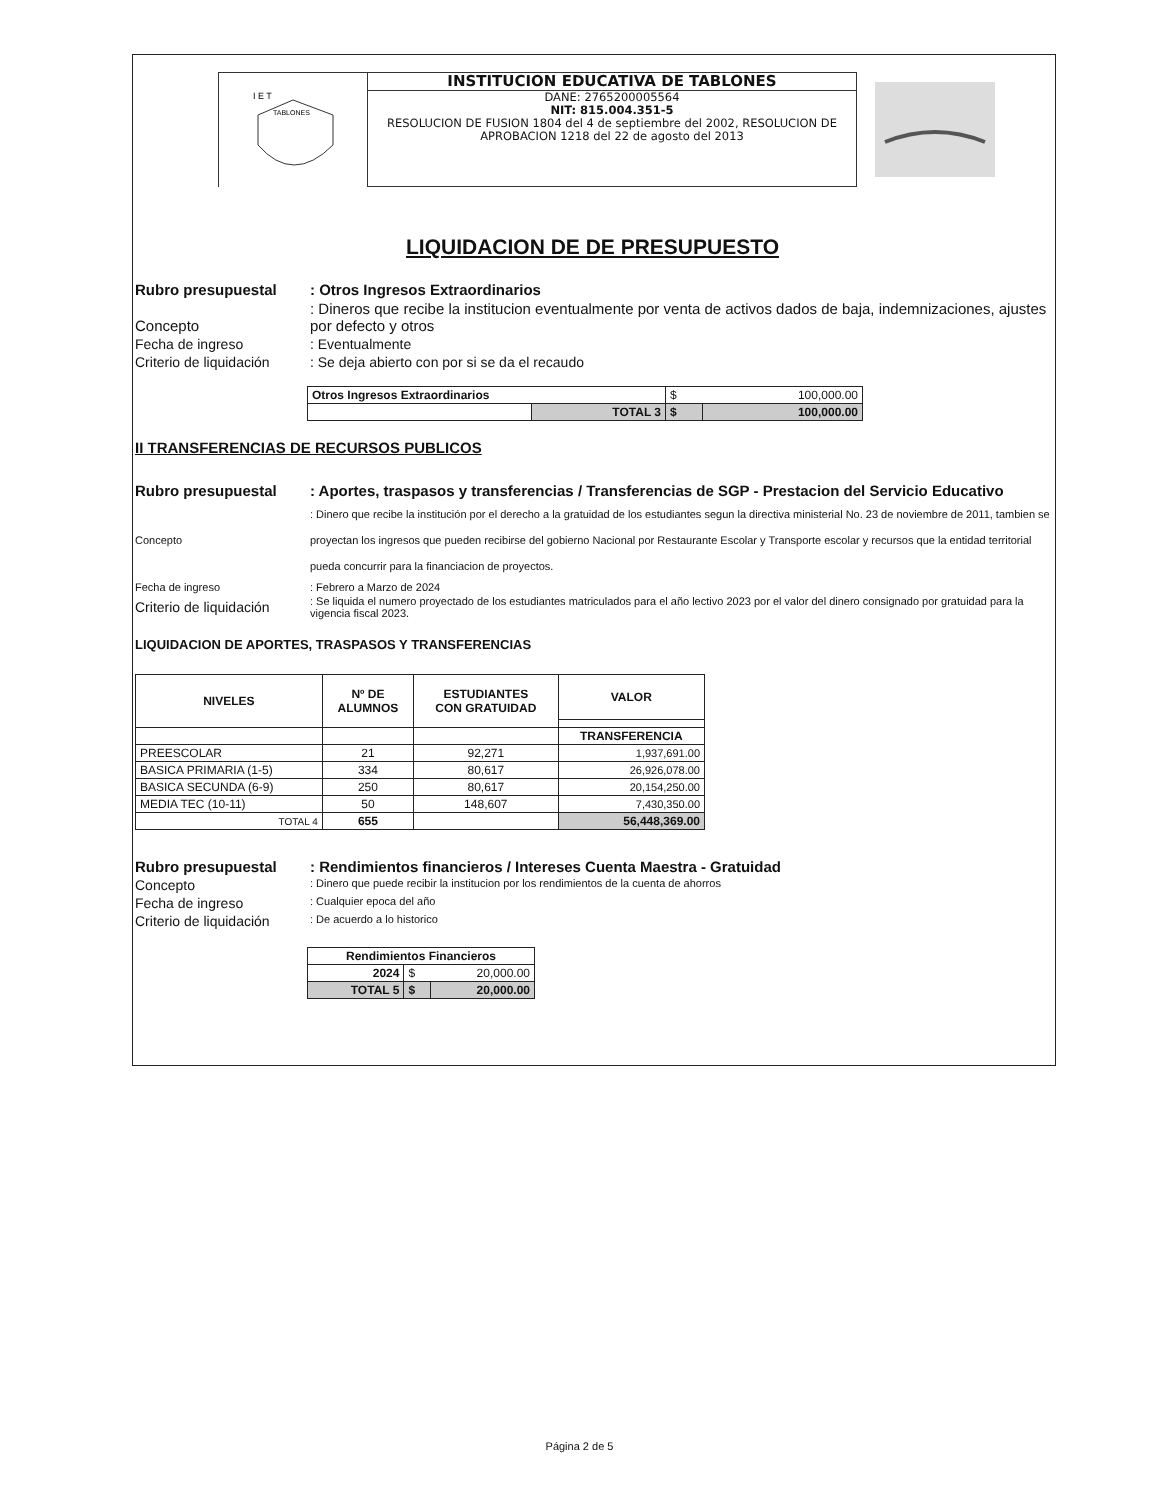I E T
TABLONES
INSTITUCION EDUCATIVA DE TABLONES
DANE: 2765200005564
NIT: 815.004.351-5
RESOLUCION DE FUSION 1804 del 4 de septiembre del 2002, RESOLUCION DE APROBACION 1218 del 22 de agosto del 2013
LIQUIDACION DE DE PRESUPUESTO
Rubro presupuestal : Otros Ingresos Extraordinarios
Concepto : Dineros que recibe la institucion eventualmente por venta de activos dados de baja, indemnizaciones, ajustes por defecto y otros
Fecha de ingreso : Eventualmente
Criterio de liquidación
: Se deja abierto con por si se da el recaudo
| Otros Ingresos Extraordinarios | | $ | 100,000.00 |
| | TOTAL 3 | $ | 100,000.00 |
II TRANSFERENCIAS DE RECURSOS PUBLICOS
Rubro presupuestal : Aportes, traspasos y transferencias / Transferencias de SGP - Prestacion del Servicio Educativo
Concepto : Dinero que recibe la institución por el derecho a la gratuidad de los estudiantes segun la directiva ministerial No. 23 de noviembre de 2011, tambien se proyectan los ingresos que pueden recibirse del gobierno Nacional por Restaurante Escolar y Transporte escolar y recursos que la entidad territorial pueda concurrir para la financiacion de proyectos.
Fecha de ingreso : Febrero a Marzo de 2024
Criterio de liquidación
: Se liquida el numero proyectado de los estudiantes matriculados para el año lectivo 2023 por el valor del dinero consignado por gratuidad para la vigencia fiscal 2023.
LIQUIDACION DE APORTES, TRASPASOS Y TRANSFERENCIAS
| NIVELES | Nº DE ALUMNOS | ESTUDIANTES CON GRATUIDAD | VALOR |
| --- | --- | --- | --- |
| | | | TRANSFERENCIA |
| PREESCOLAR | 21 | 92,271 | 1,937,691.00 |
| BASICA PRIMARIA (1-5) | 334 | 80,617 | 26,926,078.00 |
| BASICA SECUNDA (6-9) | 250 | 80,617 | 20,154,250.00 |
| MEDIA TEC (10-11) | 50 | 148,607 | 7,430,350.00 |
| TOTAL 4 | 655 | | 56,448,369.00 |
Rubro presupuestal : Rendimientos financieros / Intereses Cuenta Maestra - Gratuidad
Concepto
: Dinero que puede recibir la institucion por los rendimientos de la cuenta de ahorros
Fecha de ingreso
: Cualquier epoca del año
Criterio de liquidación
: De acuerdo a lo historico
| Rendimientos Financieros | | |
| --- | --- | --- |
| 2024 | $ | 20,000.00 |
| TOTAL 5 | $ | 20,000.00 |
Página 2 de 5